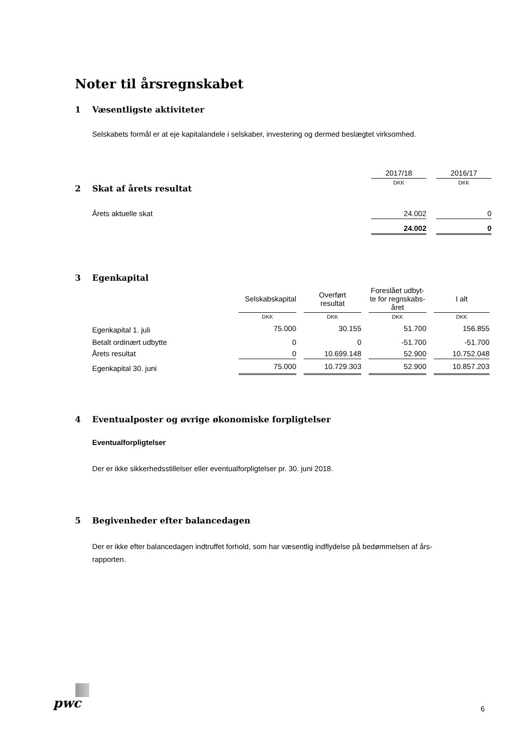Noter til årsregnskabet
1 Væsentligste aktiviteter
Selskabets formål er at eje kapitalandele i selskaber, investering og dermed beslægtet virksomhed.
| | 2017/18 | | 2016/17 |
| | DKK | | DKK |
2 Skat af årets resultat
| Årets aktuelle skat | 24.002 | | 0 |
| | 24.002 | | 0 |
3 Egenkapital
| | Selskabskapital | | Overført resultat | | Foreslået udbyt- te for regnskabs- året | | I alt |
| | DKK | | DKK | | DKK | | DKK |
| Egenkapital 1. juli | 75.000 | | 30.155 | | 51.700 | | 156.855 |
| Betalt ordinært udbytte | 0 | | 0 | | -51.700 | | -51.700 |
| Årets resultat | 0 | | 10.699.148 | | 52.900 | | 10.752.048 |
| Egenkapital 30. juni | 75.000 | | 10.729.303 | | 52.900 | | 10.857.203 |
4 Eventualposter og øvrige økonomiske forpligtelser
Eventualforpligtelser
Der er ikke sikkerhedsstillelser eller eventualforpligtelser pr. 30. juni 2018.
5 Begivenheder efter balancedagen
Der er ikke efter balancedagen indtruffet forhold, som har væsentlig indflydelse på bedømmelsen af års-
rapporten.
pwc 6